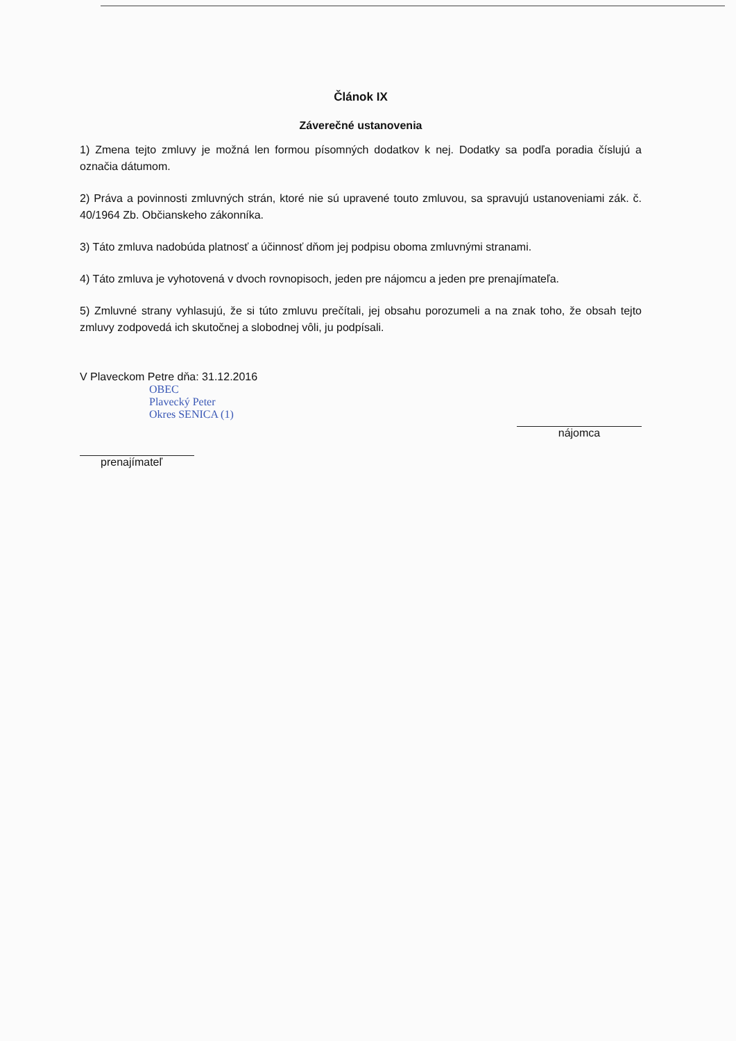Článok IX
Záverečné ustanovenia
1) Zmena tejto zmluvy je možná len formou písomných dodatkov k nej. Dodatky sa podľa poradia číslujú a označia dátumom.
2) Práva a povinnosti zmluvných strán, ktoré nie sú upravené touto zmluvou, sa spravujú ustanoveniami zák. č. 40/1964 Zb. Občianskeho zákonníka.
3) Táto zmluva nadobúda platnosť a účinnosť dňom jej podpisu oboma zmluvnými stranami.
4) Táto zmluva je vyhotovená v dvoch rovnopisoch, jeden pre nájomcu a jeden pre prenajímateľa.
5) Zmluvné strany vyhlasujú, že si túto zmluvu prečítali, jej obsahu porozumeli a na znak toho, že obsah tejto zmluvy zodpovedá ich skutočnej a slobodnej vôli, ju podpísali.
V Plaveckom Petre dňa: 31.12.2016
OBEC
Plavecký Peter
Okres SENICA (1)
prenajímateľ
nájomca